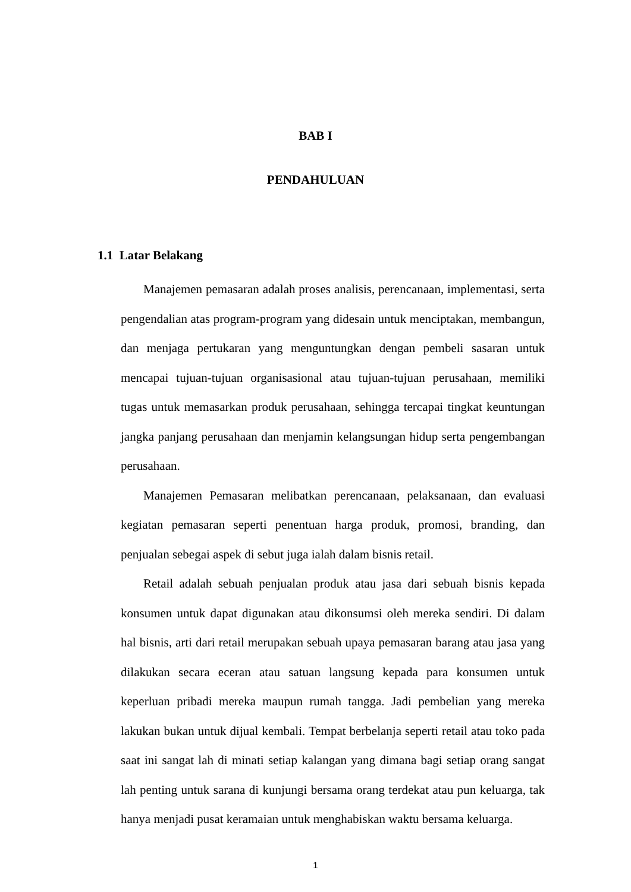BAB I
PENDAHULUAN
1.1 Latar Belakang
Manajemen pemasaran adalah proses analisis, perencanaan, implementasi, serta pengendalian atas program-program yang didesain untuk menciptakan, membangun, dan menjaga pertukaran yang menguntungkan dengan pembeli sasaran untuk mencapai tujuan-tujuan organisasional atau tujuan-tujuan perusahaan, memiliki tugas untuk memasarkan produk perusahaan, sehingga tercapai tingkat keuntungan jangka panjang perusahaan dan menjamin kelangsungan hidup serta pengembangan perusahaan.
Manajemen Pemasaran melibatkan perencanaan, pelaksanaan, dan evaluasi kegiatan pemasaran seperti penentuan harga produk, promosi, branding, dan penjualan sebegai aspek di sebut juga ialah dalam bisnis retail.
Retail adalah sebuah penjualan produk atau jasa dari sebuah bisnis kepada konsumen untuk dapat digunakan atau dikonsumsi oleh mereka sendiri. Di dalam hal bisnis, arti dari retail merupakan sebuah upaya pemasaran barang atau jasa yang dilakukan secara eceran atau satuan langsung kepada para konsumen untuk keperluan pribadi mereka maupun rumah tangga. Jadi pembelian yang mereka lakukan bukan untuk dijual kembali. Tempat berbelanja seperti retail atau toko pada saat ini sangat lah di minati setiap kalangan yang dimana bagi setiap orang sangat lah penting untuk sarana di kunjungi bersama orang terdekat atau pun keluarga, tak hanya menjadi pusat keramaian untuk menghabiskan waktu bersama keluarga.
1